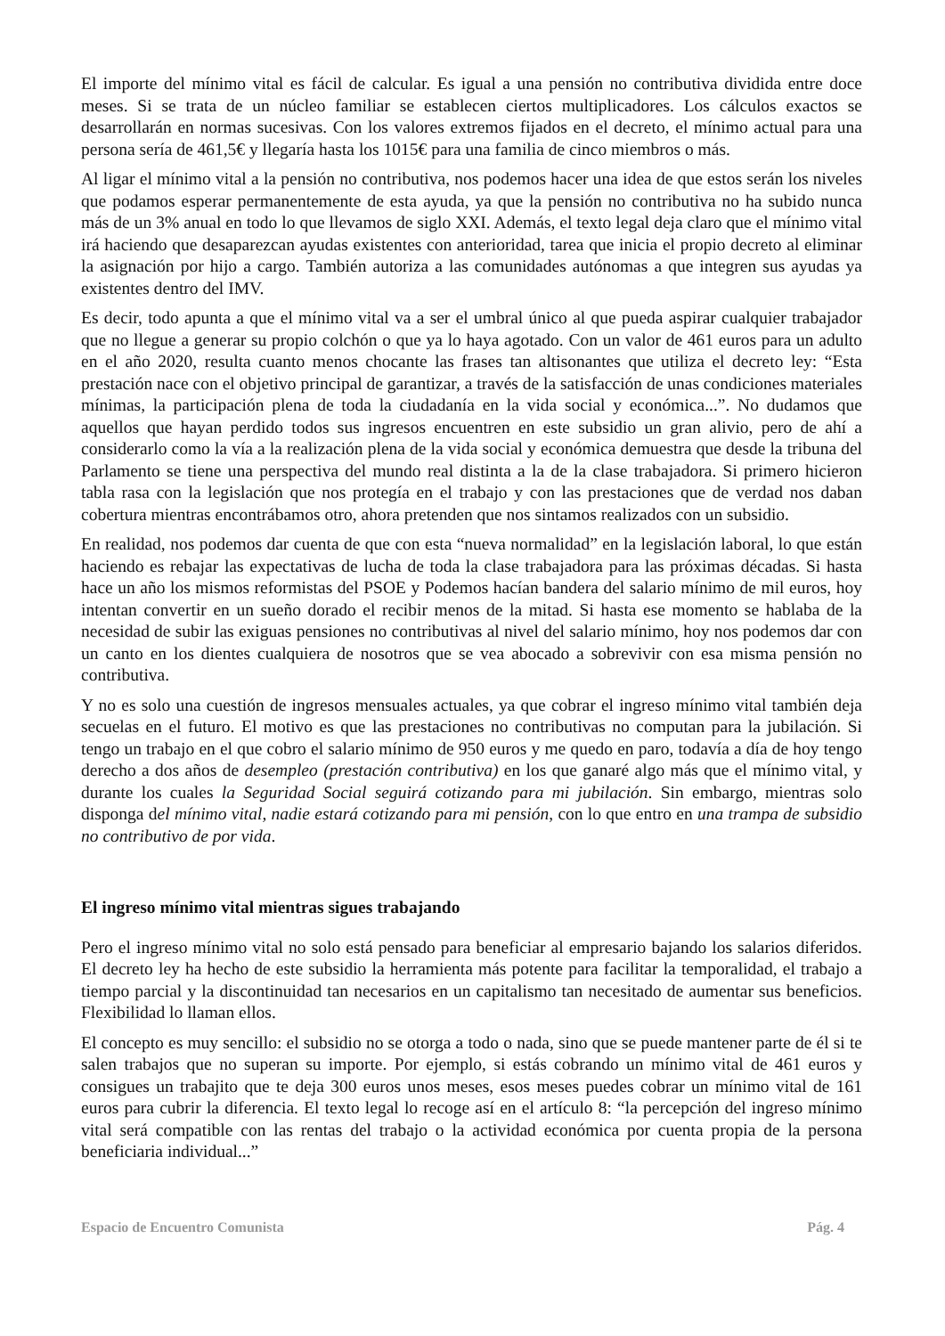El importe del mínimo vital es fácil de calcular. Es igual a una pensión no contributiva dividida entre doce meses. Si se trata de un núcleo familiar se establecen ciertos multiplicadores. Los cálculos exactos se desarrollarán en normas sucesivas. Con los valores extremos fijados en el decreto, el mínimo actual para una persona sería de 461,5€ y llegaría hasta los 1015€ para una familia de cinco miembros o más.
Al ligar el mínimo vital a la pensión no contributiva, nos podemos hacer una idea de que estos serán los niveles que podamos esperar permanentemente de esta ayuda, ya que la pensión no contributiva no ha subido nunca más de un 3% anual en todo lo que llevamos de siglo XXI. Además, el texto legal deja claro que el mínimo vital irá haciendo que desaparezcan ayudas existentes con anterioridad, tarea que inicia el propio decreto al eliminar la asignación por hijo a cargo. También autoriza a las comunidades autónomas a que integren sus ayudas ya existentes dentro del IMV.
Es decir, todo apunta a que el mínimo vital va a ser el umbral único al que pueda aspirar cualquier trabajador que no llegue a generar su propio colchón o que ya lo haya agotado. Con un valor de 461 euros para un adulto en el año 2020, resulta cuanto menos chocante las frases tan altisonantes que utiliza el decreto ley: “Esta prestación nace con el objetivo principal de garantizar, a través de la satisfacción de unas condiciones materiales mínimas, la participación plena de toda la ciudadanía en la vida social y económica...”. No dudamos que aquellos que hayan perdido todos sus ingresos encuentren en este subsidio un gran alivio, pero de ahí a considerarlo como la vía a la realización plena de la vida social y económica demuestra que desde la tribuna del Parlamento se tiene una perspectiva del mundo real distinta a la de la clase trabajadora. Si primero hicieron tabla rasa con la legislación que nos protegía en el trabajo y con las prestaciones que de verdad nos daban cobertura mientras encontrábamos otro, ahora pretenden que nos sintamos realizados con un subsidio.
En realidad, nos podemos dar cuenta de que con esta “nueva normalidad” en la legislación laboral, lo que están haciendo es rebajar las expectativas de lucha de toda la clase trabajadora para las próximas décadas. Si hasta hace un año los mismos reformistas del PSOE y Podemos hacían bandera del salario mínimo de mil euros, hoy intentan convertir en un sueño dorado el recibir menos de la mitad. Si hasta ese momento se hablaba de la necesidad de subir las exiguas pensiones no contributivas al nivel del salario mínimo, hoy nos podemos dar con un canto en los dientes cualquiera de nosotros que se vea abocado a sobrevivir con esa misma pensión no contributiva.
Y no es solo una cuestión de ingresos mensuales actuales, ya que cobrar el ingreso mínimo vital también deja secuelas en el futuro. El motivo es que las prestaciones no contributivas no computan para la jubilación. Si tengo un trabajo en el que cobro el salario mínimo de 950 euros y me quedo en paro, todavía a día de hoy tengo derecho a dos años de desempleo (prestación contributiva) en los que ganaré algo más que el mínimo vital, y durante los cuales la Seguridad Social seguirá cotizando para mi jubilación. Sin embargo, mientras solo disponga del mínimo vital, nadie estará cotizando para mi pensión, con lo que entro en una trampa de subsidio no contributivo de por vida.
El ingreso mínimo vital mientras sigues trabajando
Pero el ingreso mínimo vital no solo está pensado para beneficiar al empresario bajando los salarios diferidos. El decreto ley ha hecho de este subsidio la herramienta más potente para facilitar la temporalidad, el trabajo a tiempo parcial y la discontinuidad tan necesarios en un capitalismo tan necesitado de aumentar sus beneficios. Flexibilidad lo llaman ellos.
El concepto es muy sencillo: el subsidio no se otorga a todo o nada, sino que se puede mantener parte de él si te salen trabajos que no superan su importe. Por ejemplo, si estás cobrando un mínimo vital de 461 euros y consigues un trabajito que te deja 300 euros unos meses, esos meses puedes cobrar un mínimo vital de 161 euros para cubrir la diferencia. El texto legal lo recoge así en el artículo 8: “la percepción del ingreso mínimo vital será compatible con las rentas del trabajo o la actividad económica por cuenta propia de la persona beneficiaria individual...”
Espacio de Encuentro Comunista Pág. 4